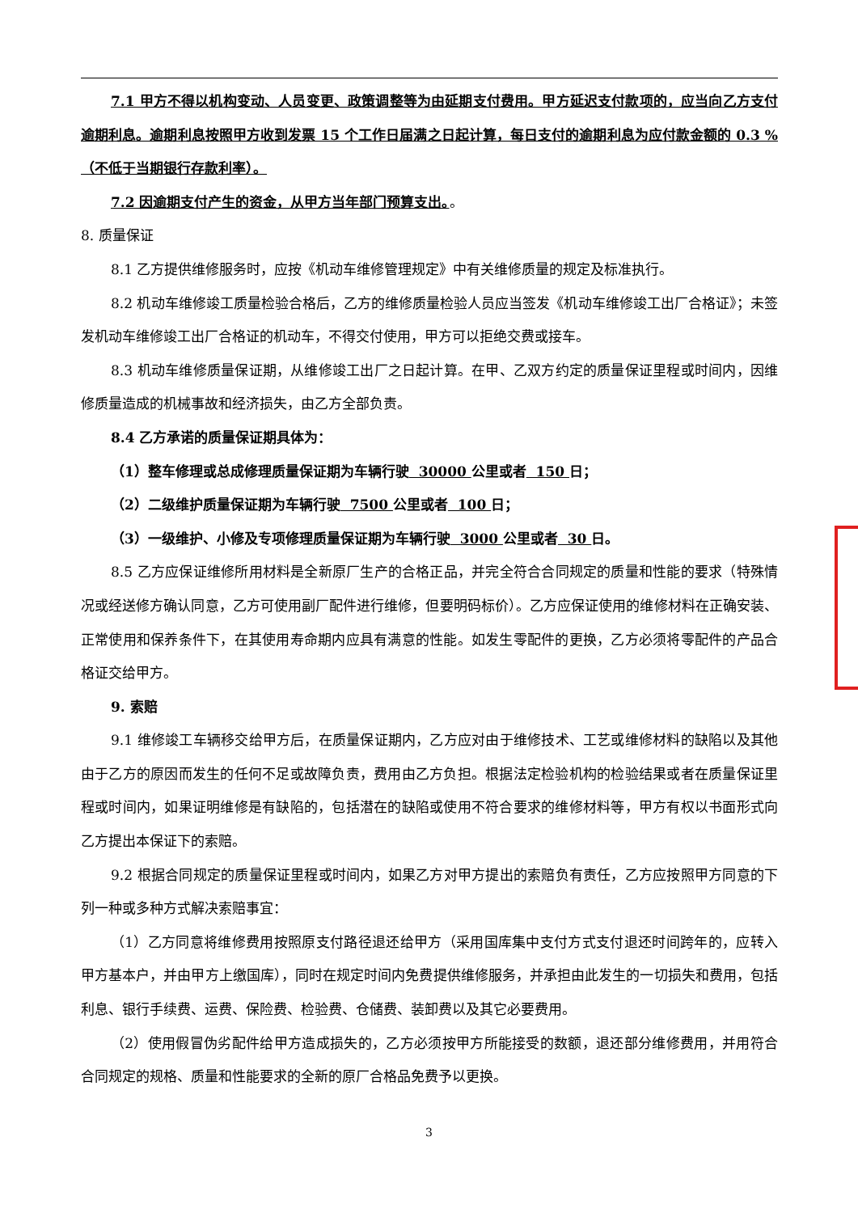7.1 甲方不得以机构变动、人员变更、政策调整等为由延期支付费用。甲方延迟支付款项的，应当向乙方支付逾期利息。逾期利息按照甲方收到发票 15 个工作日届满之日起计算，每日支付的逾期利息为应付款金额的 0.3 %（不低于当期银行存款利率）。
7.2 因逾期支付产生的资金，从甲方当年部门预算支出。。
8. 质量保证
8.1 乙方提供维修服务时，应按《机动车维修管理规定》中有关维修质量的规定及标准执行。
8.2 机动车维修竣工质量检验合格后，乙方的维修质量检验人员应当签发《机动车维修竣工出厂合格证》；未签发机动车维修竣工出厂合格证的机动车，不得交付使用，甲方可以拒绝交费或接车。
8.3 机动车维修质量保证期，从维修竣工出厂之日起计算。在甲、乙双方约定的质量保证里程或时间内，因维修质量造成的机械事故和经济损失，由乙方全部负责。
8.4 乙方承诺的质量保证期具体为：
（1）整车修理或总成修理质量保证期为车辆行驶 30000 公里或者 150 日；
（2）二级维护质量保证期为车辆行驶 7500 公里或者 100 日；
（3）一级维护、小修及专项修理质量保证期为车辆行驶 3000 公里或者 30 日。
8.5 乙方应保证维修所用材料是全新原厂生产的合格正品，并完全符合合同规定的质量和性能的要求（特殊情况或经送修方确认同意，乙方可使用副厂配件进行维修，但要明码标价）。乙方应保证使用的维修材料在正确安装、正常使用和保养条件下，在其使用寿命期内应具有满意的性能。如发生零配件的更换，乙方必须将零配件的产品合格证交给甲方。
9. 索赔
9.1 维修竣工车辆移交给甲方后，在质量保证期内，乙方应对由于维修技术、工艺或维修材料的缺陷以及其他由于乙方的原因而发生的任何不足或故障负责，费用由乙方负担。根据法定检验机构的检验结果或者在质量保证里程或时间内，如果证明维修是有缺陷的，包括潜在的缺陷或使用不符合要求的维修材料等，甲方有权以书面形式向乙方提出本保证下的索赔。
9.2 根据合同规定的质量保证里程或时间内，如果乙方对甲方提出的索赔负有责任，乙方应按照甲方同意的下列一种或多种方式解决索赔事宜：
（1）乙方同意将维修费用按照原支付路径退还给甲方（采用国库集中支付方式支付退还时间跨年的，应转入甲方基本户，并由甲方上缴国库），同时在规定时间内免费提供维修服务，并承担由此发生的一切损失和费用，包括利息、银行手续费、运费、保险费、检验费、仓储费、装卸费以及其它必要费用。
（2）使用假冒伪劣配件给甲方造成损失的，乙方必须按甲方所能接受的数额，退还部分维修费用，并用符合合同规定的规格、质量和性能要求的全新的原厂合格品免费予以更换。
3